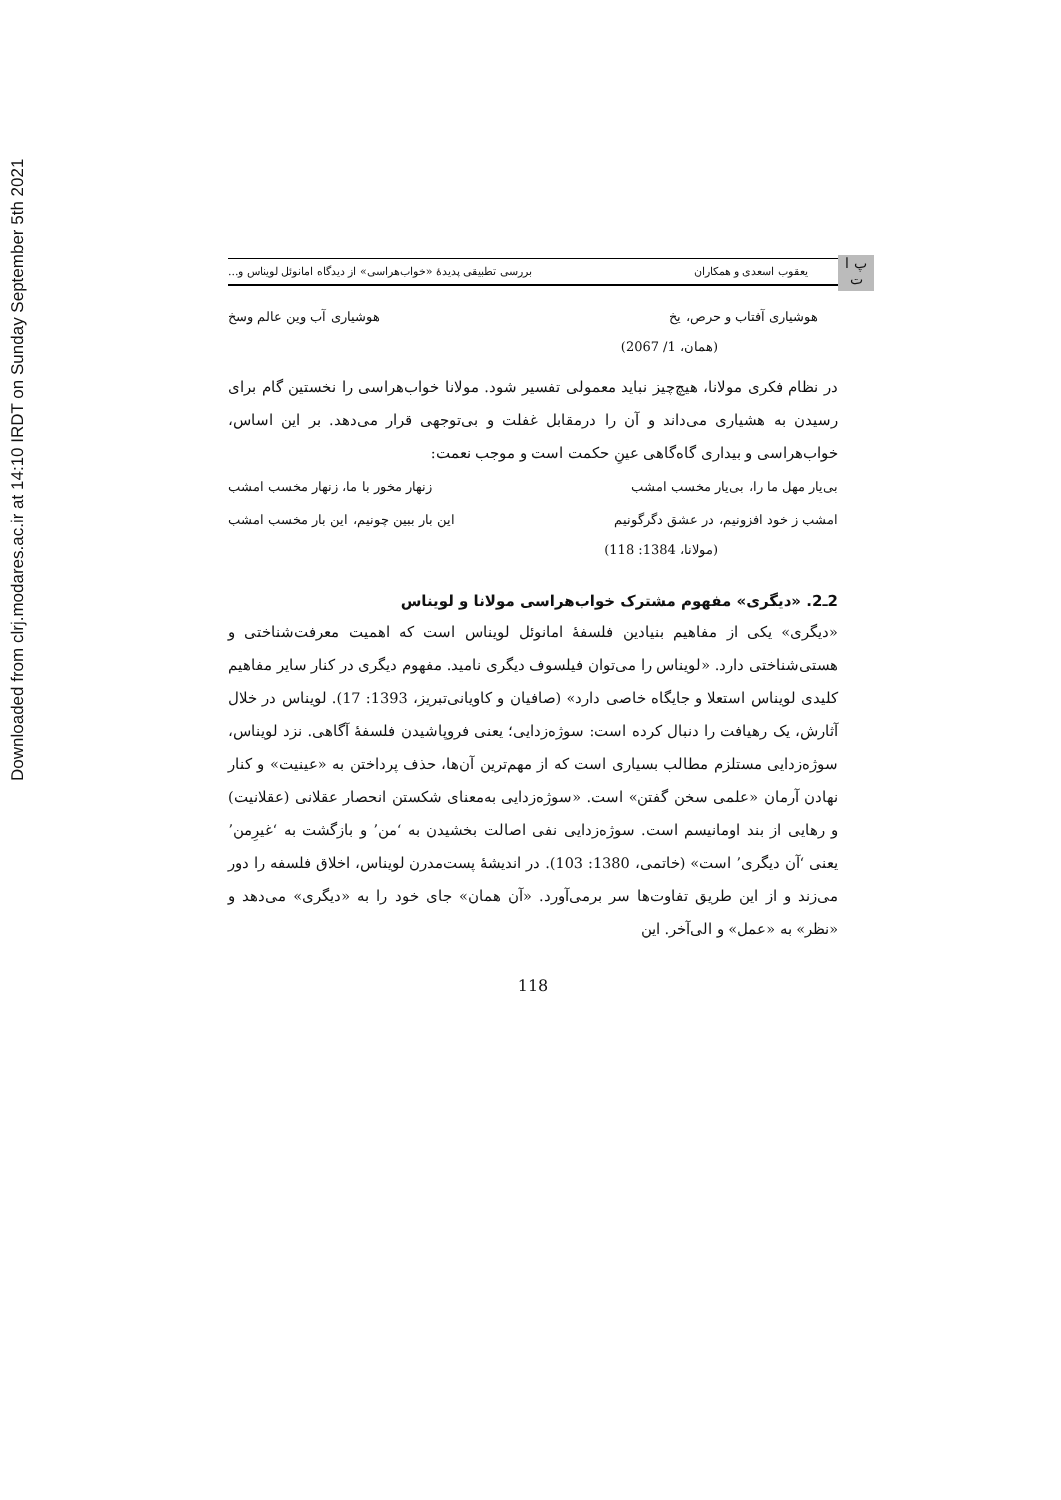Downloaded from clrj.modares.ac.ir at 14:10 IRDT on Sunday September 5th 2021
پ ا ت
یعقوب اسعدی و همکاران بررسی تطبیقی پدیدهٔ «خواب‌هراسی» از دیدگاه امانوئل لویناس و...
هوشیاری آفتاب و حرص، یخ هوشیاری آب وین عالم وسخ
(همان، 1/ 2067)
در نظام فکری مولانا، هیچ‌چیز نباید معمولی تفسیر شود. مولانا خواب‌هراسی را نخستین گام برای رسیدن به هشیاری می‌داند و آن را درمقابل غفلت و بی‌توجهی قرار می‌دهد. بر این اساس، خواب‌هراسی و بیداری گاه‌گاهی عینِ حکمت است و موجب نعمت:
بی‌یار مهل ما را، بی‌یار مخسب امشب زنهار مخور با ما، زنهار مخسب امشب
امشب ز خود افزونیم، در عشق دگرگونیم این بار ببین چونیم، این بار مخسب امشب
(مولانا، 1384: 118)
2ـ2. «دیگری» مفهوم مشترک خواب‌هراسی مولانا و لویناس
«دیگری» یکی از مفاهیم بنیادین فلسفهٔ امانوئل لویناس است که اهمیت معرفت‌شناختی و هستی‌شناختی دارد. «لویناس را می‌توان فیلسوف دیگری نامید. مفهوم دیگری در کنار سایر مفاهیم کلیدی لویناس استعلا و جایگاه خاصی دارد» (صافیان و کاویانی‌تبریز، 1393: 17). لویناس در خلال آثارش، یک رهیافت را دنبال کرده است: سوژه‌زدایی؛ یعنی فروپاشیدن فلسفهٔ آگاهی. نزد لویناس، سوژه‌زدایی مستلزم مطالب بسیاری است که از مهم‌ترین آن‌ها، حذف پرداختن به «عینیت» و کنار نهادن آرمان «علمی سخن گفتن» است. «سوژه‌زدایی به‌معنای شکستن انحصار عقلانی (عقلانیت) و رهایی از بند اومانیسم است. سوژه‌زدایی نفی اصالت بخشیدن به ʻمنʼ و بازگشت به ʻغیرِمنʼ یعنی ʻآن دیگریʼ است» (خاتمی، 1380: 103). در اندیشهٔ پست‌مدرن لویناس، اخلاق فلسفه را دور می‌زند و از این طریق تفاوت‌ها سر برمی‌آورد. «آن همان» جای خود را به «دیگری» می‌دهد و «نظر» به «عمل» و الی‌آخر. این
118